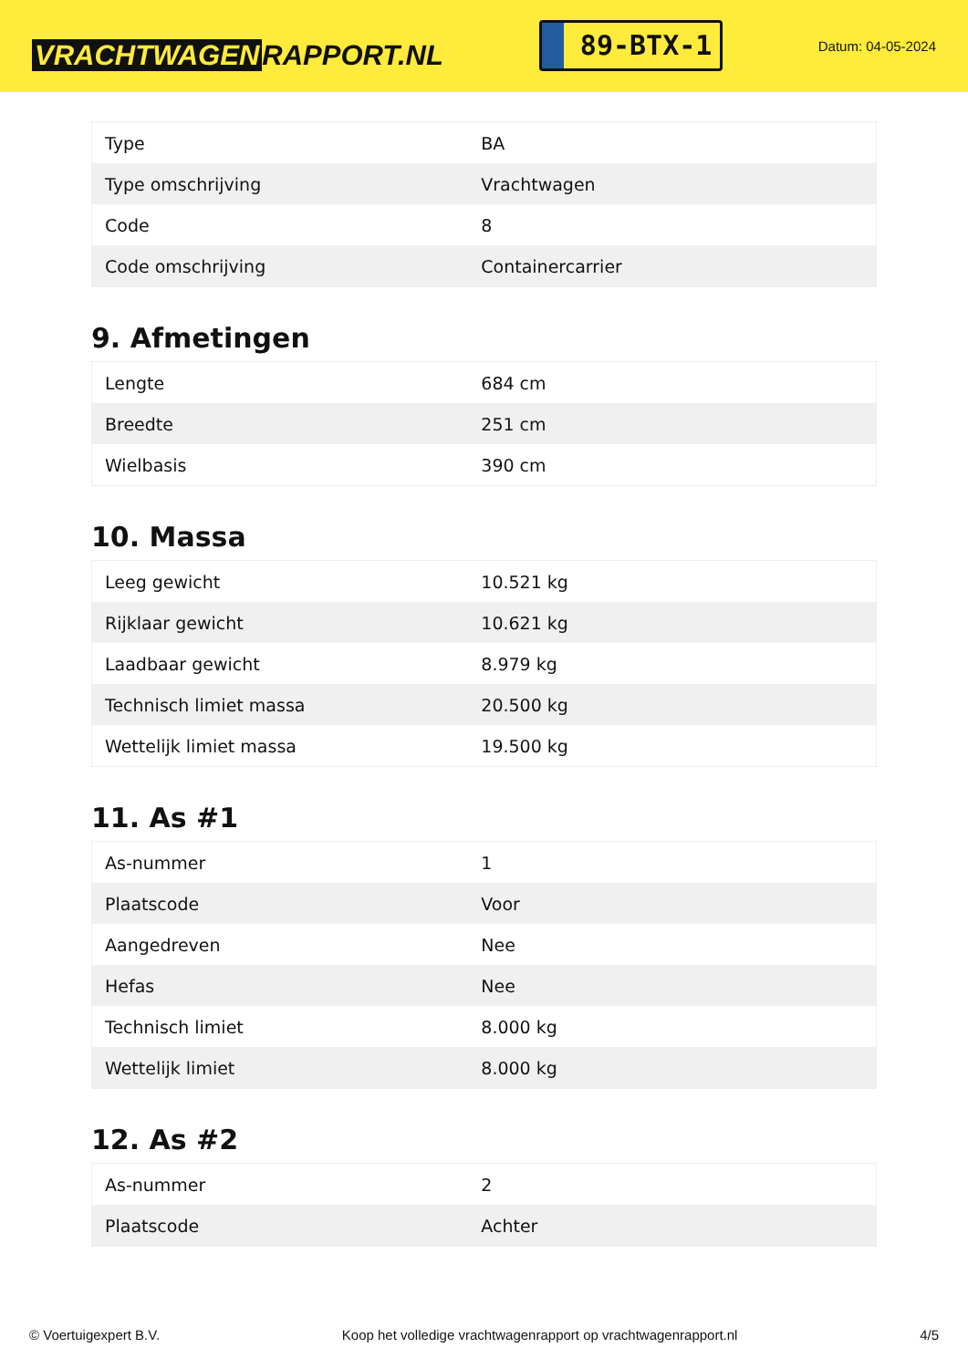VRACHTWAGEN RAPPORT.NL
89-BTX-1
Datum: 04-05-2024
| Type | BA |
| Type omschrijving | Vrachtwagen |
| Code | 8 |
| Code omschrijving | Containercarrier |
9. Afmetingen
| Lengte | 684 cm |
| Breedte | 251 cm |
| Wielbasis | 390 cm |
10. Massa
| Leeg gewicht | 10.521 kg |
| Rijklaar gewicht | 10.621 kg |
| Laadbaar gewicht | 8.979 kg |
| Technisch limiet massa | 20.500 kg |
| Wettelijk limiet massa | 19.500 kg |
11. As #1
| As-nummer | 1 |
| Plaatscode | Voor |
| Aangedreven | Nee |
| Hefas | Nee |
| Technisch limiet | 8.000 kg |
| Wettelijk limiet | 8.000 kg |
12. As #2
| As-nummer | 2 |
| Plaatscode | Achter |
© Voertuigexpert B.V. Koop het volledige vrachtwagenrapport op vrachtwagenrapport.nl 4/5